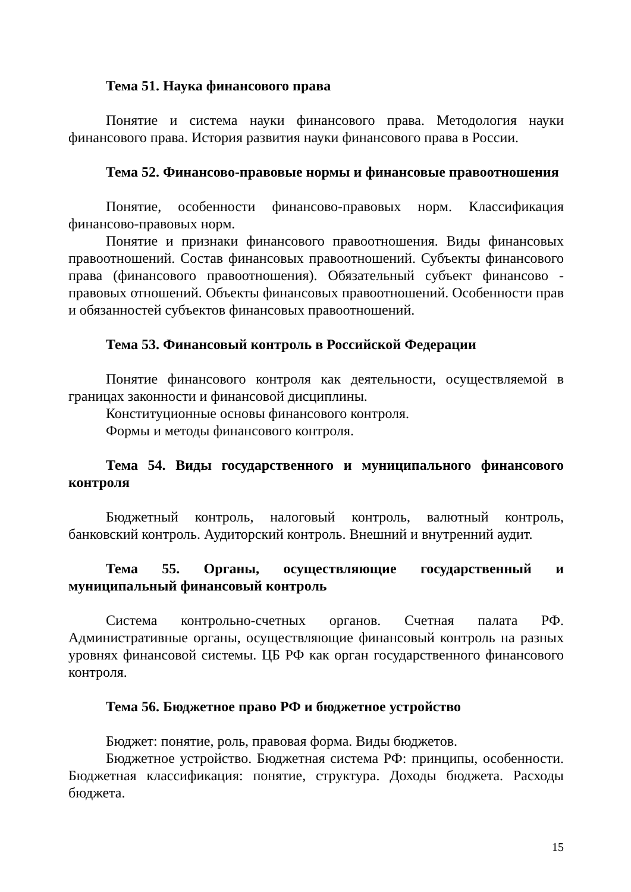Тема 51. Наука финансового права
Понятие и система науки финансового права. Методология науки финансового права. История развития науки финансового права в России.
Тема 52. Финансово-правовые нормы и финансовые правоотношения
Понятие, особенности финансово-правовых норм. Классификация финансово-правовых норм.
Понятие и признаки финансового правоотношения. Виды финансовых правоотношений. Состав финансовых правоотношений. Субъекты финансового права (финансового правоотношения). Обязательный субъект финансово - правовых отношений. Объекты финансовых правоотношений. Особенности прав и обязанностей субъектов финансовых правоотношений.
Тема 53. Финансовый контроль в Российской Федерации
Понятие финансового контроля как деятельности, осуществляемой в границах законности и финансовой дисциплины.
Конституционные основы финансового контроля.
Формы и методы финансового контроля.
Тема 54. Виды государственного и муниципального финансового контроля
Бюджетный контроль, налоговый контроль, валютный контроль, банковский контроль. Аудиторский контроль. Внешний и внутренний аудит.
Тема 55. Органы, осуществляющие государственный и муниципальный финансовый контроль
Система контрольно-счетных органов. Счетная палата РФ. Административные органы, осуществляющие финансовый контроль на разных уровнях финансовой системы. ЦБ РФ как орган государственного финансового контроля.
Тема 56. Бюджетное право РФ и бюджетное устройство
Бюджет: понятие, роль, правовая форма. Виды бюджетов.
Бюджетное устройство. Бюджетная система РФ: принципы, особенности. Бюджетная классификация: понятие, структура. Доходы бюджета. Расходы бюджета.
15